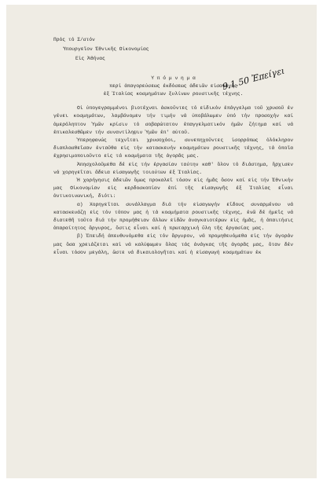Πρός τό Σ/στόν
Ύπουργεῖον Έθνικῆς Οἰκονομίας
Εἰς Ἀθήνας
9.1.50 Ἐπείγει
Υ π ό μ ν η μ α
περί ἀπαγορεύσεως ἐκδόσεως ἀδειῶν εἰσαγωγῆς
ἐξ Ἰταλίας κοσμημάτων ξυλίνων ρουστικῆς τέχνης.
Οἱ ὑπογεγραμμένοι βιοτέχναι ἀσκοῦντες τό εἰδικόν ἐπάγγελμα τοῦ χρυσοῦ ἐν γένει κοσμημάτων, λαμβάνομεν τήν τιμήν νά ὑποβάλωμεν ὑπό τήν προσοχήν καί ἀμερόληπτον Ὑμῶν κρίσιν τό σοβαρώτατον ἐπαγγελματικόν ἡμῶν ζήτημα καί νά ἐπικαλεσθῶμεν τήν συναντίληψιν Ὑμῶν ἐπ' αὐτοῦ.
Ὑπερηφανώς τεχνῖται χρυσοχόοι, συνεπηχοῦντες ἰσορρόπως ὁλόκληρον διαπλασθεῖσαν ἐνταῦθα εἰς τήν κατασκευήν κοσμημάτων ρουστικῆς τέχνης, τά ὁποῖα ἐχρησιμοποιοῦντο εἰς τά κοσμήματα τῆς ἀγορᾶς μας.
Ἀπησχολοῦμεθα δέ εἰς τήν ἐργασίαν ταύτην καθ' ὅλον τό διάστημα, ἤρχισεν νά χορηγεῖται ἄδεια εἰσαγωγῆς τοιούτων ἐξ Ἰταλίας.
Ἡ χορήγησις ἀδειῶν ὅμως προκαλεῖ τόσον εἰς ἡμᾶς ὅσον καί εἰς τήν Ἐθνικήν μας Οἰκονομίαν εἰς κερδοσκοπίαν ἐπί τῆς εἰσαγωγῆς ἐξ Ἰταλίας εἶναι ἀντικοινωνική, διότι:
α) Χορηγεῖται συνάλλαγμα διά τήν εἰσαγωγήν εἴδους συναρμένου νά κατασκευάζῃ εἰς τόν τόπον μας ἡ τά κοσμήματα ρουστικῆς τέχνης, ἐνῶ δέ ἡμεῖς νά διατεθῆ τοῦτο διά τήν προμήθειαν ἄλλων εἰδῶν ἀναγκαιοτέρων εἰς ἡμᾶς, ἡ ἀπαιτήσις ἀπαραίτητος ἄργυρος, ὅστις εἶναι καί ἡ πρωταρχική ὕλη τῆς ἐργασίας μας.
β) Ἐπειδή ἀπευθυνόμεθα εἰς τόν ἄργυρον, νά προμηθευόμεθα εἰς τήν ἀγοράν μας ὅσα χρειάζεται καί νά καλύψωμεν ὅλας τάς ἀνάγκας τῆς ἀγορᾶς μας, ὅταν δέν εἶναι τόσον μεγάλη, ὥστε νά δικαιολογῆται καί ἡ εἰσαγωγή κοσμημάτων ἐκ